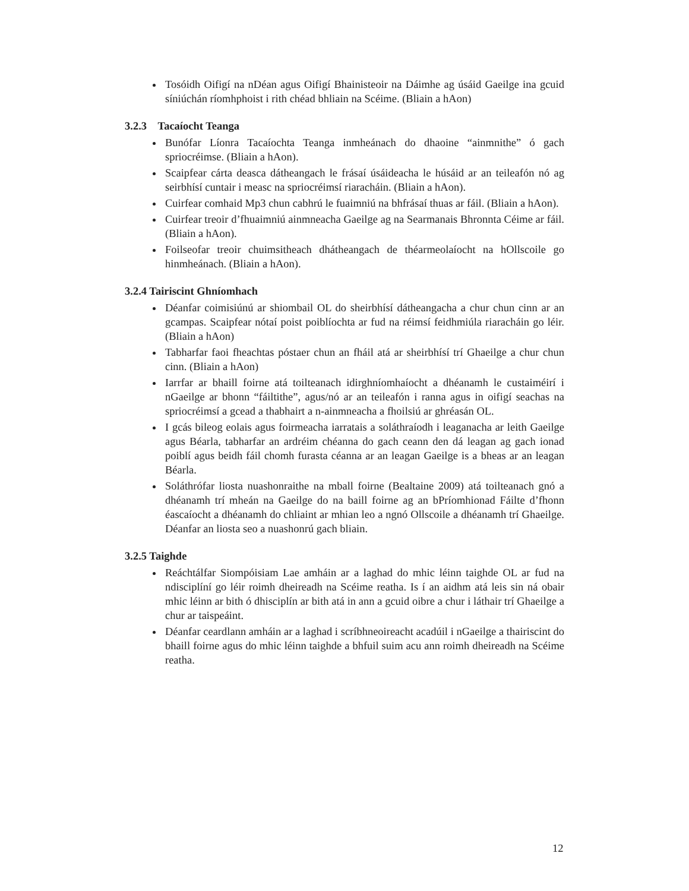Tosóidh Oifigí na nDéan agus Oifigí Bhainisteoir na Dáimhe ag úsáid Gaeilge ina gcuid síniúchán ríomhphoist i rith chéad bhliain na Scéime. (Bliain a hAon)
3.2.3 Tacaíocht Teanga
Bunófar Líonra Tacaíochta Teanga inmheánach do dhaoine “ainmnithe” ó gach spriocréimse. (Bliain a hAon).
Scaipfear cárta deasca dátheangach le frásaí úsáideacha le húsáid ar an teileafón nó ag seirbhísí cuntair i measc na spriocréimsí riaracháin. (Bliain a hAon).
Cuirfear comhaid Mp3 chun cabhrú le fuaimniú na bhfrásaí thuas ar fáil. (Bliain a hAon).
Cuirfear treoir d’fhuaimniú ainmneacha Gaeilge ag na Searmanais Bhronnta Céime ar fáil. (Bliain a hAon).
Foilseofar treoir chuimsitheach dhátheangach de théarmeolaíocht na hOllscoile go hinmheánach. (Bliain a hAon).
3.2.4 Tairiscint Ghníomhach
Déanfar coimisiúnú ar shiombail OL do sheirbhísí dátheangacha a chur chun cinn ar an gcampas. Scaipfear nótaí poist poiblíochta ar fud na réimsí feidhmiúla riaracháin go léir. (Bliain a hAon)
Tabharfar faoi fheachtas póstaer chun an fháil atá ar sheirbhísí trí Ghaeilge a chur chun cinn. (Bliain a hAon)
Iarrfar ar bhaill foirne atá toilteanach idirghníomhaíocht a dhéanamh le custaiméirí i nGaeilge ar bhonn “fáiltithe”, agus/nó ar an teileafón i ranna agus in oifigí seachas na spriocréimsí a gcead a thabhairt a n-ainmneacha a fhoilsiú ar ghréasán OL.
I gcás bileog eolais agus foirmeacha iarratais a soláthraíodh i leaganacha ar leith Gaeilge agus Béarla, tabharfar an ardréim chéanna do gach ceann den dá leagan ag gach ionad poiblí agus beidh fáil chomh furasta céanna ar an leagan Gaeilge is a bheas ar an leagan Béarla.
Soláthrófar liosta nuashonraithe na mball foirne (Bealtaine 2009) atá toilteanach gnó a dhéanamh trí mheán na Gaeilge do na baill foirne ag an bPríomhionad Fáilte d’fhonn éascaíocht a dhéanamh do chliaint ar mhian leo a ngnó Ollscoile a dhéanamh trí Ghaeilge. Déanfar an liosta seo a nuashonrú gach bliain.
3.2.5 Taighde
Reáchtálfar Siompóisiam Lae amháin ar a laghad do mhic léinn taighde OL ar fud na ndisciplíní go léir roimh dheireadh na Scéime reatha. Is í an aidhm atá leis sin ná obair mhic léinn ar bith ó dhisciplín ar bith atá in ann a gcuid oibre a chur i láthair trí Ghaeilge a chur ar taispeáint.
Déanfar ceardlann amháin ar a laghad i scríbhneoireacht acadúil i nGaeilge a thairiscint do bhaill foirne agus do mhic léinn taighde a bhfuil suim acu ann roimh dheireadh na Scéime reatha.
12